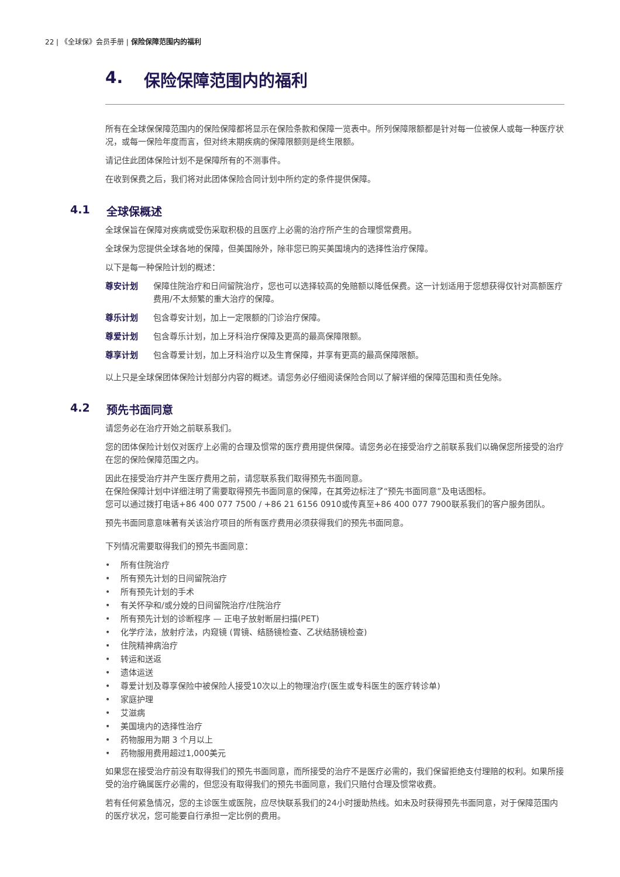22 | 《全球保》会员手册 | 保险保障范围内的福利
4. 保险保障范围内的福利
所有在全球保保障范围内的保险保障都将显示在保险条款和保障一览表中。所列保障限额都是针对每一位被保人或每一种医疗状况，或每一保险年度而言，但对终末期疾病的保障限额则是终生限额。
请记住此团体保险计划不是保障所有的不测事件。
在收到保费之后，我们将对此团体保险合同计划中所约定的条件提供保障。
4.1 全球保概述
全球保旨在保障对疾病或受伤采取积极的且医疗上必需的治疗所产生的合理惯常费用。
全球保为您提供全球各地的保障，但美国除外，除非您已购买美国境内的选择性治疗保障。
以下是每一种保险计划的概述：
尊安计划 保障住院治疗和日间留院治疗，您也可以选择较高的免赔额以降低保费。这一计划适用于您想获得仅针对高额医疗费用/不太频繁的重大治疗的保障。
尊乐计划 包含尊安计划，加上一定限额的门诊治疗保障。
尊爱计划 包含尊乐计划，加上牙科治疗保障及更高的最高保障限额。
尊享计划 包含尊爱计划，加上牙科治疗以及生育保障，并享有更高的最高保障限额。
以上只是全球保团体保险计划部分内容的概述。请您务必仔细阅读保险合同以了解详细的保障范围和责任免除。
4.2 预先书面同意
请您务必在治疗开始之前联系我们。
您的团体保险计划仅对医疗上必需的合理及惯常的医疗费用提供保障。请您务必在接受治疗之前联系我们以确保您所接受的治疗在您的保险保障范围之内。
因此在接受治疗并产生医疗费用之前，请您联系我们取得预先书面同意。
在保险保障计划中详细注明了需要取得预先书面同意的保障，在其旁边标注了“预先书面同意”及电话图标。
您可以通过拨打电话+86 400 077 7500 / +86 21 6156 0910或传真至+86 400 077 7900联系我们的客户服务团队。
预先书面同意意味著有关该治疗项目的所有医疗费用必须获得我们的预先书面同意。
下列情况需要取得我们的预先书面同意：
• 所有住院治疗
• 所有预先计划的日间留院治疗
• 所有预先计划的手术
• 有关怀孕和/或分娩的日间留院治疗/住院治疗
• 所有预先计划的诊断程序 — 正电子放射断层扫描(PET)
• 化学疗法，放射疗法，内窥镜 (胃镜、结肠镜检查、乙状结肠镜检查)
• 住院精神病治疗
• 转运和送返
• 遗体运送
• 尊爱计划及尊享保险中被保险人接受10次以上的物理治疗(医生或专科医生的医疗转诊单)
• 家庭护理
• 艾滋病
• 美国境内的选择性治疗
• 药物服用为期 3 个月以上
• 药物服用费用超过1,000美元
如果您在接受治疗前没有取得我们的预先书面同意，而所接受的治疗不是医疗必需的，我们保留拒绝支付理赔的权利。如果所接受的治疗确属医疗必需的，但您没有取得我们的预先书面同意，我们只赔付合理及惯常收费。
若有任何紧急情况，您的主诊医生或医院，应尽快联系我们的24小时援助热线。如未及时获得预先书面同意，对于保障范围内的医疗状况，您可能要自行承担一定比例的费用。